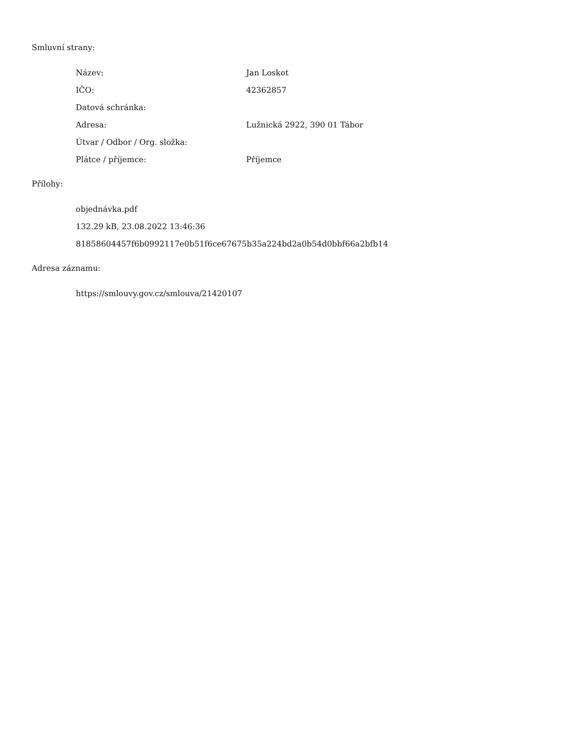Smluvní strany:
| Název: | Jan Loskot |
| IČO: | 42362857 |
| Datová schránka: | |
| Adresa: | Lužnická 2922, 390 01 Tábor |
| Útvar / Odbor / Org. složka: | |
| Plátce / příjemce: | Příjemce |
Přílohy:
objednávka.pdf
132.29 kB, 23.08.2022 13:46:36
81858604457f6b0992117e0b51f6ce67675b35a224bd2a0b54d0bbf66a2bfb14
Adresa záznamu:
https://smlouvy.gov.cz/smlouva/21420107